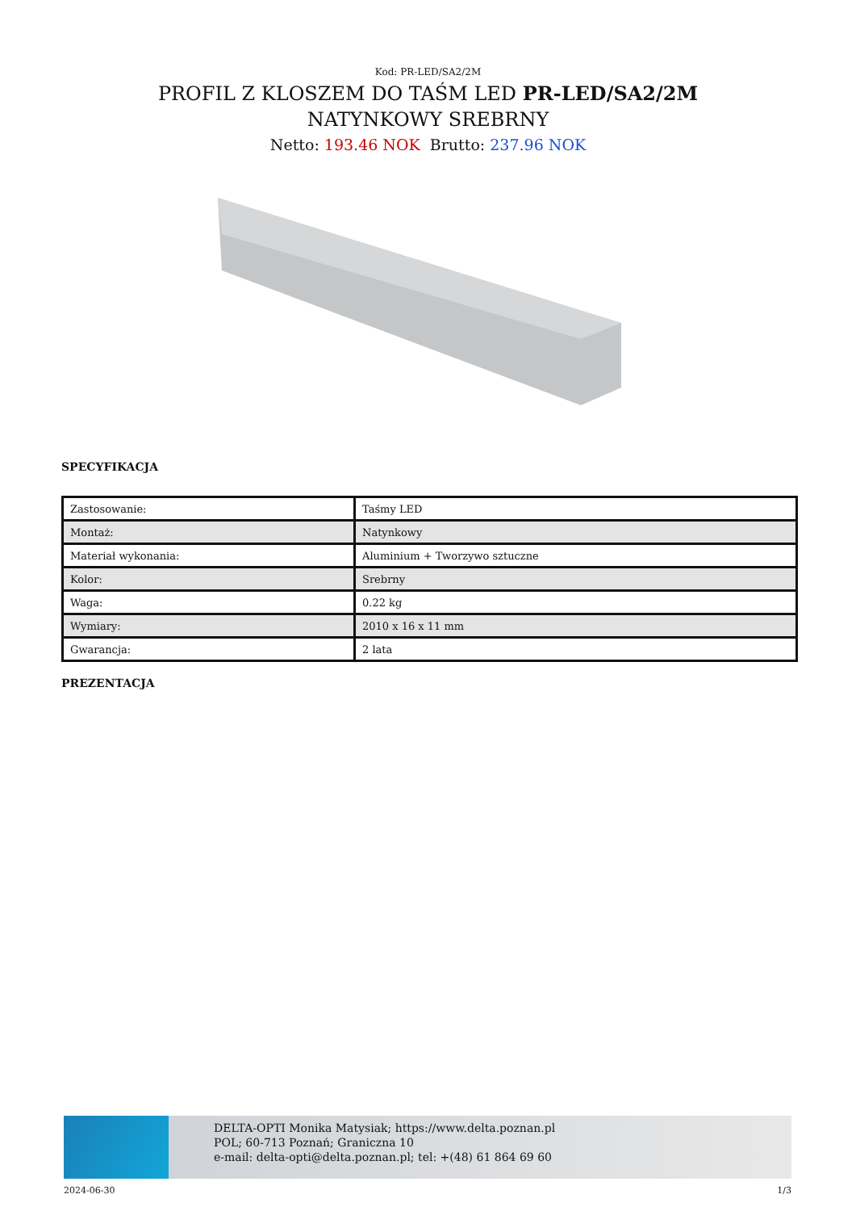Kod: PR-LED/SA2/2M
PROFIL Z KLOSZEM DO TAŚM LED PR-LED/SA2/2M NATYNKOWY SREBRNY
Netto: 193.46 NOK Brutto: 237.96 NOK
SPECYFIKACJA
| Zastosowanie: | Taśmy LED |
| Montaż: | Natynkowy |
| Materiał wykonania: | Aluminium + Tworzywo sztuczne |
| Kolor: | Srebrny |
| Waga: | 0.22 kg |
| Wymiary: | 2010 x 16 x 11 mm |
| Gwarancja: | 2 lata |
PREZENTACJA
DELTA-OPTI Monika Matysiak; https://www.delta.poznan.pl
POL; 60-713 Poznań; Graniczna 10
e-mail: delta-opti@delta.poznan.pl; tel: +(48) 61 864 69 60
2024-06-30 1/3